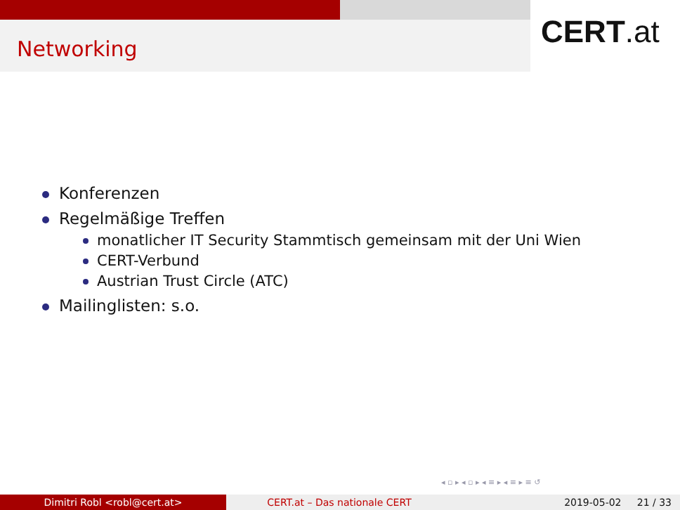Networking CERT.at
Konferenzen
Regelmäßige Treffen
monatlicher IT Security Stammtisch gemeinsam mit der Uni Wien
CERT-Verbund
Austrian Trust Circle (ATC)
Mailinglisten: s.o.
◂ ▫ ▸ ◂ ▫ ▸ ◂ ≡ ▸ ◂ ≡ ▸ ≡ ↺
Dimitri Robl <robl@cert.at> CERT.at – Das nationale CERT 2019-05-02 21 / 33